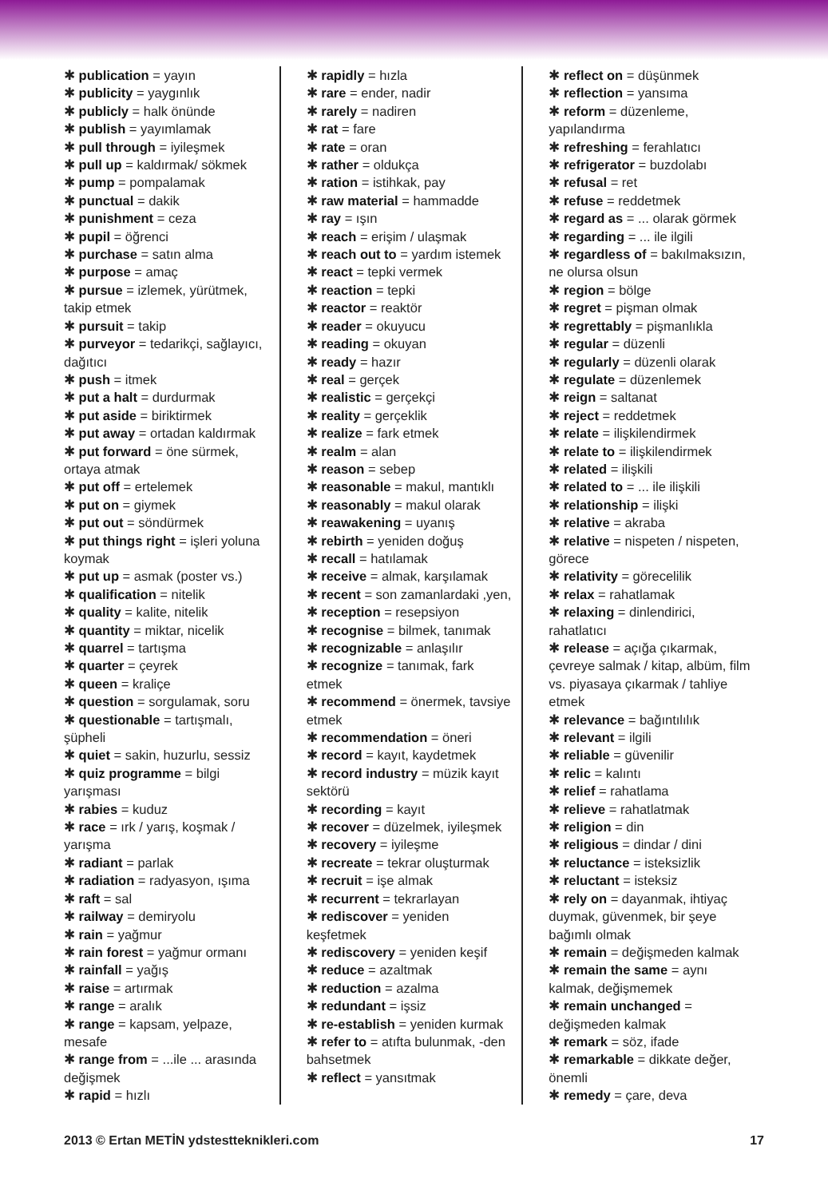✱ publication = yayın
✱ publicity = yaygınlık
✱ publicly = halk önünde
✱ publish = yayımlamak
✱ pull through = iyileşmek
✱ pull up = kaldırmak/ sökmek
✱ pump = pompalamak
✱ punctual = dakik
✱ punishment = ceza
✱ pupil = öğrenci
✱ purchase = satın alma
✱ purpose = amaç
✱ pursue = izlemek, yürütmek, takip etmek
✱ pursuit = takip
✱ purveyor = tedarikçi, sağlayıcı, dağıtıcı
✱ push = itmek
✱ put a halt = durdurmak
✱ put aside = biriktirmek
✱ put away = ortadan kaldırmak
✱ put forward = öne sürmek, ortaya atmak
✱ put off = ertelemek
✱ put on = giymek
✱ put out = söndürmek
✱ put things right = işleri yoluna koymak
✱ put up = asmak (poster vs.)
✱ qualification = nitelik
✱ quality = kalite, nitelik
✱ quantity = miktar, nicelik
✱ quarrel = tartışma
✱ quarter = çeyrek
✱ queen = kraliçe
✱ question = sorgulamak, soru
✱ questionable = tartışmalı, şüpheli
✱ quiet = sakin, huzurlu, sessiz
✱ quiz programme = bilgi yarışması
✱ rabies = kuduz
✱ race = ırk / yarış, koşmak / yarışma
✱ radiant = parlak
✱ radiation = radyasyon, ışıma
✱ raft = sal
✱ railway = demiryolu
✱ rain = yağmur
✱ rain forest = yağmur ormanı
✱ rainfall = yağış
✱ raise = artırmak
✱ range = aralık
✱ range = kapsam, yelpaze, mesafe
✱ range from = ...ile ... arasında değişmek
✱ rapid = hızlı
✱ rapidly = hızla
✱ rare = ender, nadir
✱ rarely = nadiren
✱ rat = fare
✱ rate = oran
✱ rather = oldukça
✱ ration = istihkak, pay
✱ raw material = hammadde
✱ ray = ışın
✱ reach = erişim / ulaşmak
✱ reach out to = yardım istemek
✱ react = tepki vermek
✱ reaction = tepki
✱ reactor = reaktör
✱ reader = okuyucu
✱ reading = okuyan
✱ ready = hazır
✱ real = gerçek
✱ realistic = gerçekçi
✱ reality = gerçeklik
✱ realize = fark etmek
✱ realm = alan
✱ reason = sebep
✱ reasonable = makul, mantıklı
✱ reasonably = makul olarak
✱ reawakening = uyanış
✱ rebirth = yeniden doğuş
✱ recall = hatılamak
✱ receive = almak, karşılamak
✱ recent = son zamanlardaki ,yen,
✱ reception = resepsiyon
✱ recognise = bilmek, tanımak
✱ recognizable = anlaşılır
✱ recognize = tanımak, fark etmek
✱ recommend = önermek, tavsiye etmek
✱ recommendation = öneri
✱ record = kayıt, kaydetmek
✱ record industry = müzik kayıt sektörü
✱ recording = kayıt
✱ recover = düzelmek, iyileşmek
✱ recovery = iyileşme
✱ recreate = tekrar oluşturmak
✱ recruit = işe almak
✱ recurrent = tekrarlayan
✱ rediscover = yeniden keşfetmek
✱ rediscovery = yeniden keşif
✱ reduce = azaltmak
✱ reduction = azalma
✱ redundant = işsiz
✱ re-establish = yeniden kurmak
✱ refer to = atıfta bulunmak, -den bahsetmek
✱ reflect = yansıtmak
✱ reflect on = düşünmek
✱ reflection = yansıma
✱ reform = düzenleme, yapılandırma
✱ refreshing = ferahlatıcı
✱ refrigerator = buzdolabı
✱ refusal = ret
✱ refuse = reddetmek
✱ regard as = ... olarak görmek
✱ regarding = ... ile ilgili
✱ regardless of = bakılmaksızın, ne olursa olsun
✱ region = bölge
✱ regret = pişman olmak
✱ regrettably = pişmanlıkla
✱ regular = düzenli
✱ regularly = düzenli olarak
✱ regulate = düzenlemek
✱ reign = saltanat
✱ reject = reddetmek
✱ relate = ilişkilendirmek
✱ relate to = ilişkilendirmek
✱ related = ilişkili
✱ related to = ... ile ilişkili
✱ relationship = ilişki
✱ relative = akraba
✱ relative = nispeten / nispeten, görece
✱ relativity = görecelilik
✱ relax = rahatlamak
✱ relaxing = dinlendirici, rahatlatıcı
✱ release = açığa çıkarmak, çevreye salmak / kitap, albüm, film vs. piyasaya çıkarmak / tahliye etmek
✱ relevance = bağıntılılık
✱ relevant = ilgili
✱ reliable = güvenilir
✱ relic = kalıntı
✱ relief = rahatlama
✱ relieve = rahatlatmak
✱ religion = din
✱ religious = dindar / dini
✱ reluctance = isteksizlik
✱ reluctant = isteksiz
✱ rely on = dayanmak, ihtiyaç duymak, güvenmek, bir şeye bağımlı olmak
✱ remain = değişmeden kalmak
✱ remain the same = aynı kalmak, değişmemek
✱ remain unchanged = değişmeden kalmak
✱ remark = söz, ifade
✱ remarkable = dikkate değer, önemli
✱ remedy = çare, deva
2013 © Ertan METİN ydstestteknikleri.com 17